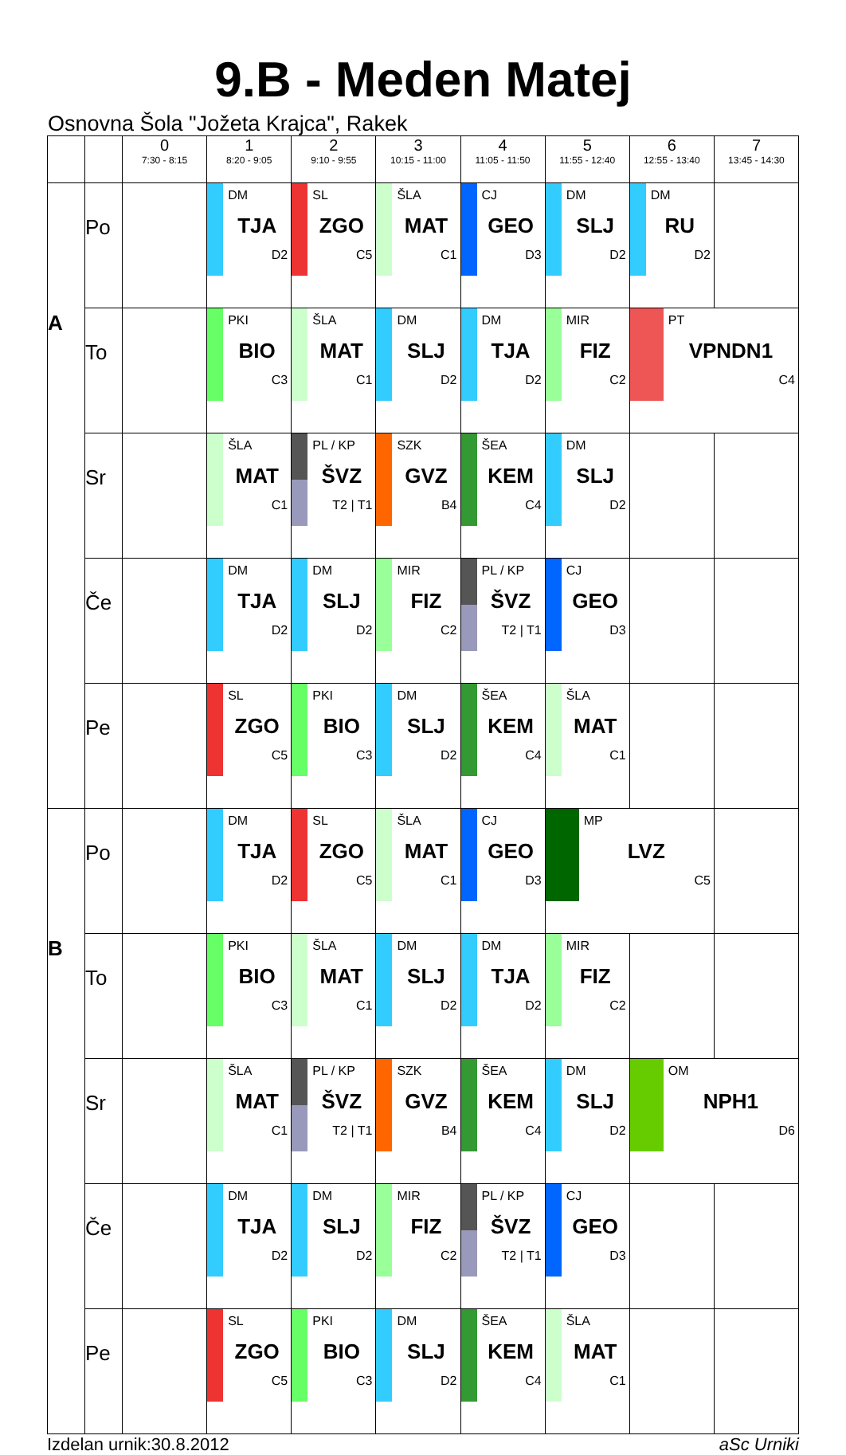9.B - Meden Matej
Osnovna Šola "Jožeta Krajca", Rakek
| | | 0 7:30 - 8:15 | 1 8:20 - 9:05 | 2 9:10 - 9:55 | 3 10:15 - 11:00 | 4 11:05 - 11:50 | 5 11:55 - 12:40 | 6 12:55 - 13:40 | 7 13:45 - 14:30 |
| --- | --- | --- | --- | --- | --- | --- | --- | --- | --- |
| A | Po | | DM TJA D2 | SL ZGO C5 | ŠLA MAT C1 | CJ GEO D3 | DM SLJ D2 | DM RU D2 | |
| | To | | PKI BIO C3 | ŠLA MAT C1 | DM SLJ D2 | DM TJA D2 | MIR FIZ C2 | PT VPNDN1 C4 | |
| | Sr | | ŠLA MAT C1 | PL / KP ŠVZ T2 / T1 | SZK GVZ B4 | ŠEA KEM C4 | DM SLJ D2 | | |
| | Če | | DM TJA D2 | DM SLJ D2 | MIR FIZ C2 | PL / KP ŠVZ T2 / T1 | CJ GEO D3 | | |
| | Pe | | SL ZGO C5 | PKI BIO C3 | DM SLJ D2 | ŠEA KEM C4 | ŠLA MAT C1 | | |
| B | Po | | DM TJA D2 | SL ZGO C5 | ŠLA MAT C1 | CJ GEO D3 | MP LVZ C5 | | |
| | To | | PKI BIO C3 | ŠLA MAT C1 | DM SLJ D2 | DM TJA D2 | MIR FIZ C2 | | |
| | Sr | | ŠLA MAT C1 | PL / KP ŠVZ T2 / T1 | SZK GVZ B4 | ŠEA KEM C4 | DM SLJ D2 | OM NPH1 D6 | |
| | Če | | DM TJA D2 | DM SLJ D2 | MIR FIZ C2 | PL / KP ŠVZ T2 / T1 | CJ GEO D3 | | |
| | Pe | | SL ZGO C5 | PKI BIO C3 | DM SLJ D2 | ŠEA KEM C4 | ŠLA MAT C1 | | |
Izdelan urnik:30.8.2012 aSc Urniki